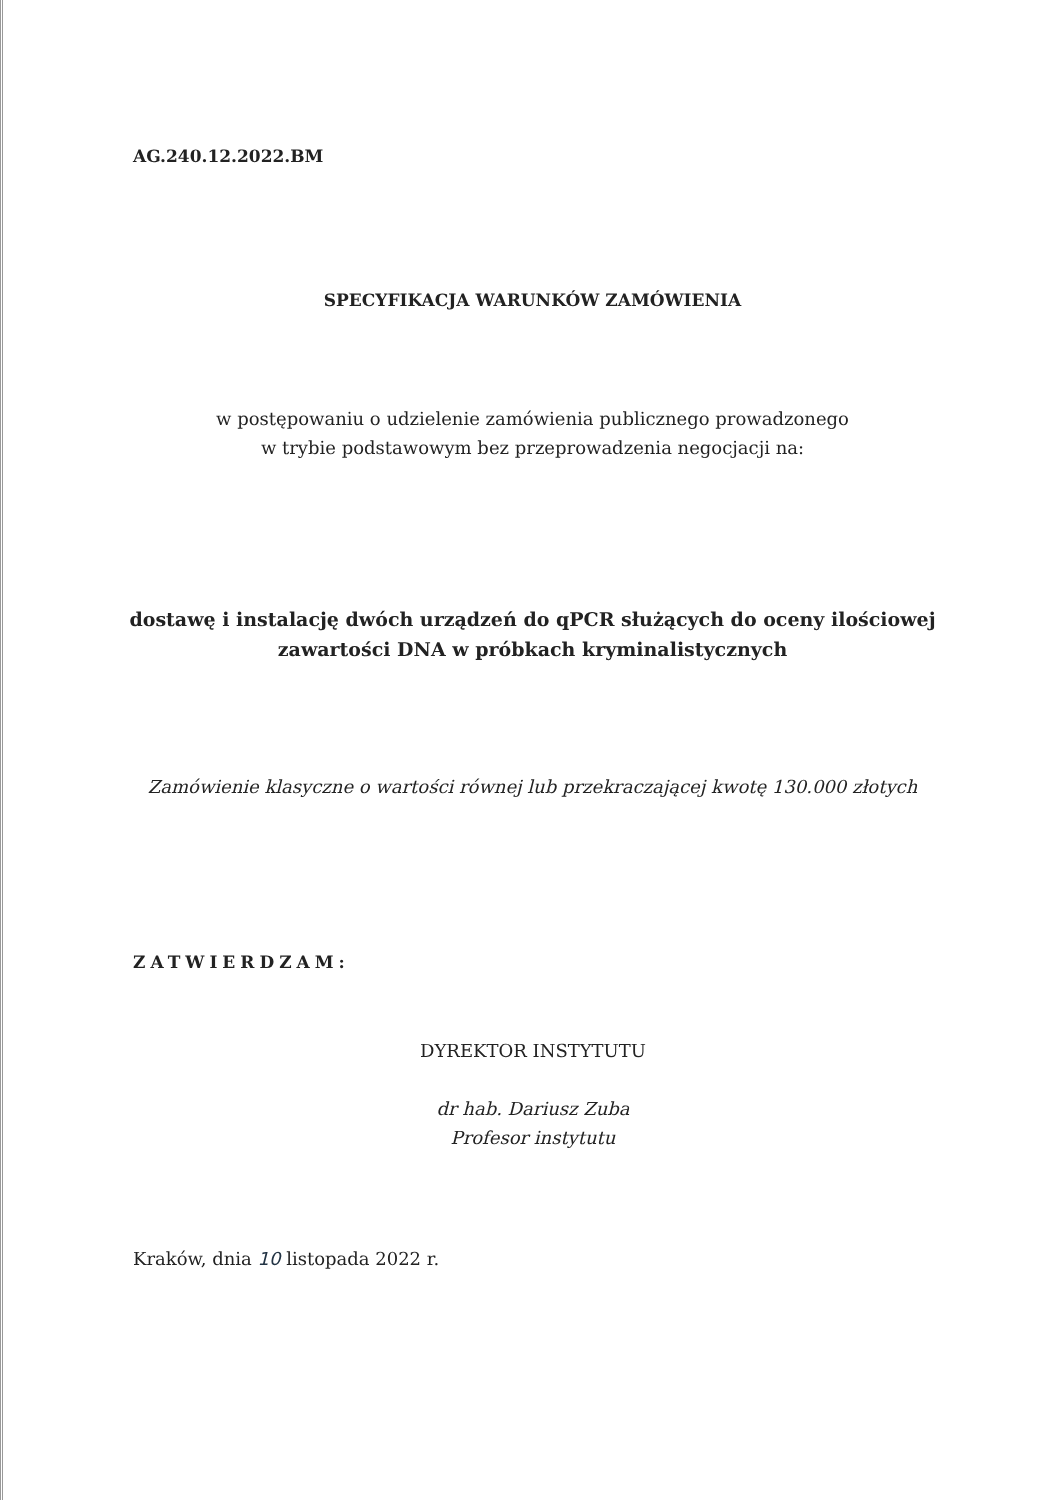AG.240.12.2022.BM
SPECYFIKACJA WARUNKÓW ZAMÓWIENIA
w postępowaniu o udzielenie zamówienia publicznego prowadzonego
w trybie podstawowym bez przeprowadzenia negocjacji na:
dostawę i instalację dwóch urządzeń do qPCR służących do oceny ilościowej
zawartości DNA w próbkach kryminalistycznych
Zamówienie klasyczne o wartości równej lub przekraczającej kwotę 130.000 złotych
ZATWIERDZAM:
DYREKTOR INSTYTUTU
dr hab. Dariusz Zuba
Profesor instytutu
Kraków, dnia 10 listopada 2022 r.